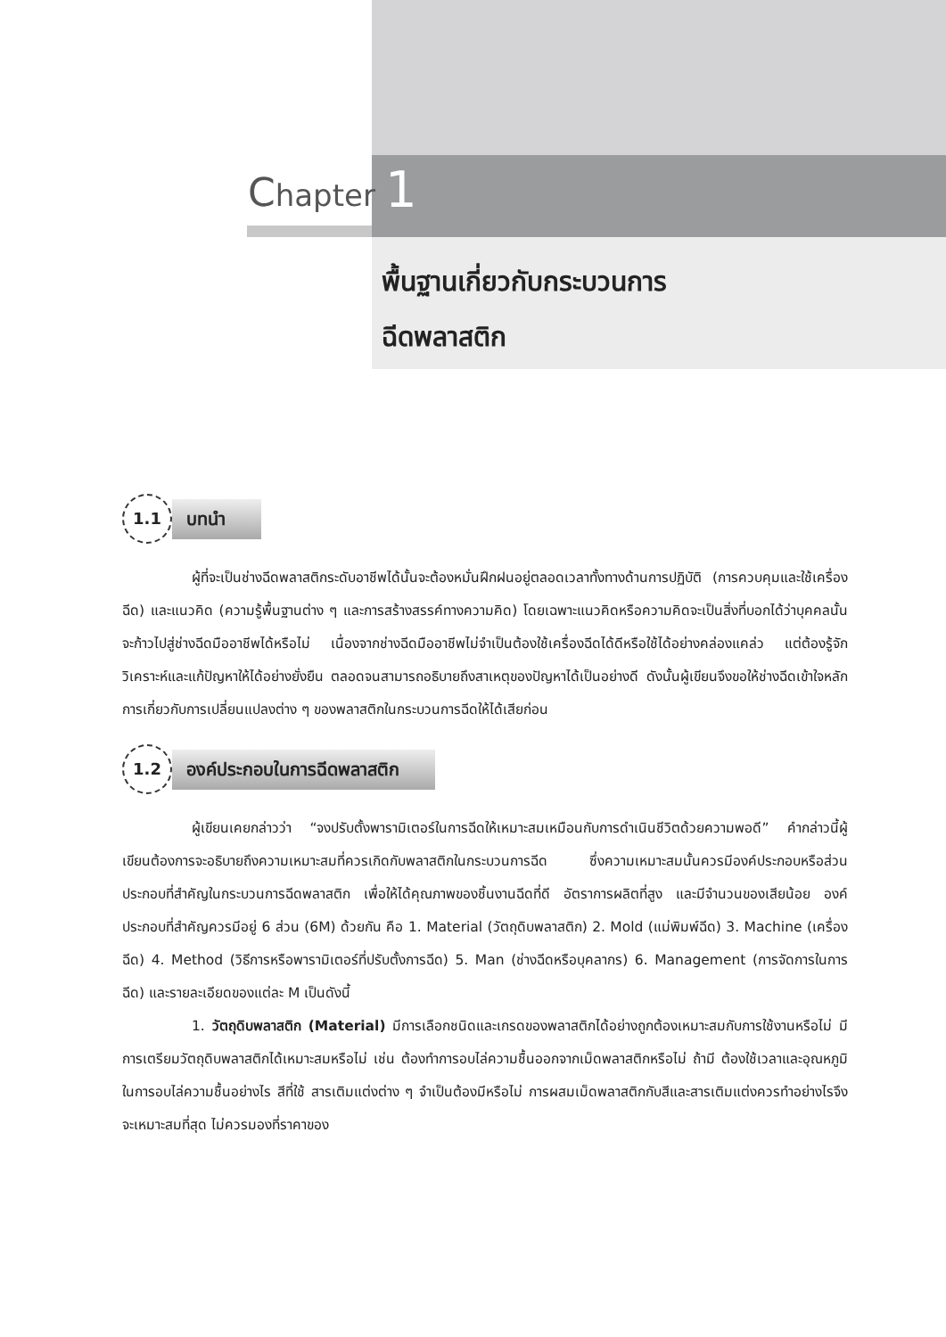Chapter 1
พื้นฐานเกี่ยวกับกระบวนการ
ฉีดพลาสติก
1.1
บทนำ
ผู้ที่จะเป็นช่างฉีดพลาสติกระดับอาชีพได้นั้นจะต้องหมั่นฝึกฝนอยู่ตลอดเวลาทั้งทางด้านการปฏิบัติ (การควบคุมและใช้เครื่องฉีด) และแนวคิด (ความรู้พื้นฐานต่าง ๆ และการสร้างสรรค์ทางความคิด) โดยเฉพาะแนวคิดหรือความคิดจะเป็นสิ่งที่บอกได้ว่าบุคคลนั้นจะก้าวไปสู่ช่างฉีดมืออาชีพได้หรือไม่ เนื่องจากช่างฉีดมืออาชีพไม่จำเป็นต้องใช้เครื่องฉีดได้ดีหรือใช้ได้อย่างคล่องแคล่ว แต่ต้องรู้จักวิเคราะห์และแก้ปัญหาให้ได้อย่างยั่งยืน ตลอดจนสามารถอธิบายถึงสาเหตุของปัญหาได้เป็นอย่างดี ดังนั้นผู้เขียนจึงขอให้ช่างฉีดเข้าใจหลักการเกี่ยวกับการเปลี่ยนแปลงต่าง ๆ ของพลาสติกในกระบวนการฉีดให้ได้เสียก่อน
1.2
องค์ประกอบในการฉีดพลาสติก
ผู้เขียนเคยกล่าวว่า “จงปรับตั้งพารามิเตอร์ในการฉีดให้เหมาะสมเหมือนกับการดำเนินชีวิตด้วยความพอดี” คำกล่าวนี้ผู้เขียนต้องการจะอธิบายถึงความเหมาะสมที่ควรเกิดกับพลาสติกในกระบวนการฉีด ซึ่งความเหมาะสมนั้นควรมีองค์ประกอบหรือส่วนประกอบที่สำคัญในกระบวนการฉีดพลาสติก เพื่อให้ได้คุณภาพของชิ้นงานฉีดที่ดี อัตราการผลิตที่สูง และมีจำนวนของเสียน้อย องค์ประกอบที่สำคัญควรมีอยู่ 6 ส่วน (6M) ด้วยกัน คือ 1. Material (วัตถุดิบพลาสติก) 2. Mold (แม่พิมพ์ฉีด) 3. Machine (เครื่องฉีด) 4. Method (วิธีการหรือพารามิเตอร์ที่ปรับตั้งการฉีด) 5. Man (ช่างฉีดหรือบุคลากร) 6. Management (การจัดการในการฉีด) และรายละเอียดของแต่ละ M เป็นดังนี้
1. วัตถุดิบพลาสติก (Material) มีการเลือกชนิดและเกรดของพลาสติกได้อย่างถูกต้องเหมาะสมกับการใช้งานหรือไม่ มีการเตรียมวัตถุดิบพลาสติกได้เหมาะสมหรือไม่ เช่น ต้องทำการอบไล่ความชื้นออกจากเม็ดพลาสติกหรือไม่ ถ้ามี ต้องใช้เวลาและอุณหภูมิในการอบไล่ความชื้นอย่างไร สีที่ใช้ สารเติมแต่งต่าง ๆ จำเป็นต้องมีหรือไม่ การผสมเม็ดพลาสติกกับสีและสารเติมแต่งควรทำอย่างไรจึงจะเหมาะสมที่สุด ไม่ควรมองที่ราคาของ